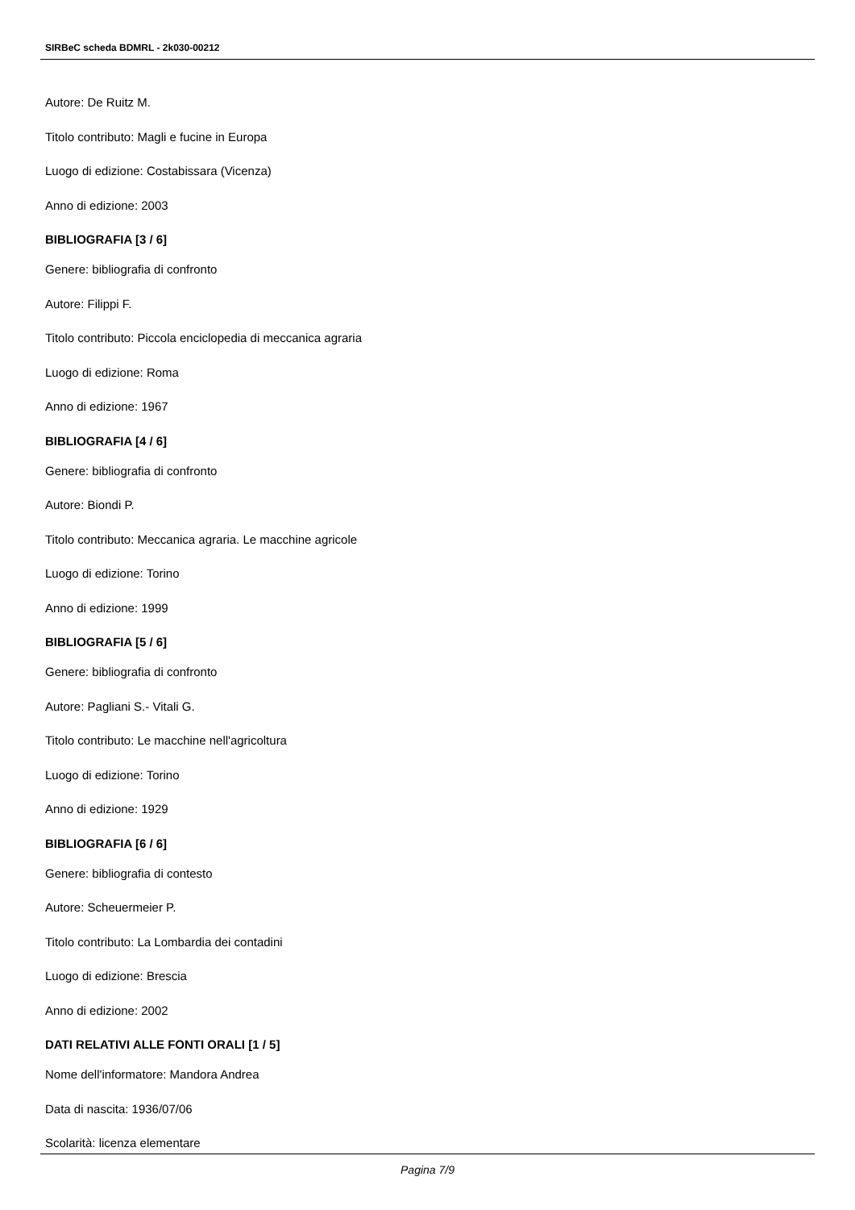SIRBeC scheda BDMRL - 2k030-00212
Autore: De Ruitz M.
Titolo contributo: Magli e fucine in Europa
Luogo di edizione: Costabissara (Vicenza)
Anno di edizione: 2003
BIBLIOGRAFIA [3 / 6]
Genere: bibliografia di confronto
Autore: Filippi F.
Titolo contributo: Piccola enciclopedia di meccanica agraria
Luogo di edizione: Roma
Anno di edizione: 1967
BIBLIOGRAFIA [4 / 6]
Genere: bibliografia di confronto
Autore: Biondi P.
Titolo contributo: Meccanica agraria. Le macchine agricole
Luogo di edizione: Torino
Anno di edizione: 1999
BIBLIOGRAFIA [5 / 6]
Genere: bibliografia di confronto
Autore: Pagliani S.- Vitali G.
Titolo contributo: Le macchine nell'agricoltura
Luogo di edizione: Torino
Anno di edizione: 1929
BIBLIOGRAFIA [6 / 6]
Genere: bibliografia di contesto
Autore: Scheuermeier P.
Titolo contributo: La Lombardia dei contadini
Luogo di edizione: Brescia
Anno di edizione: 2002
DATI RELATIVI ALLE FONTI ORALI [1 / 5]
Nome dell'informatore: Mandora Andrea
Data di nascita: 1936/07/06
Scolarità: licenza elementare
Pagina 7/9